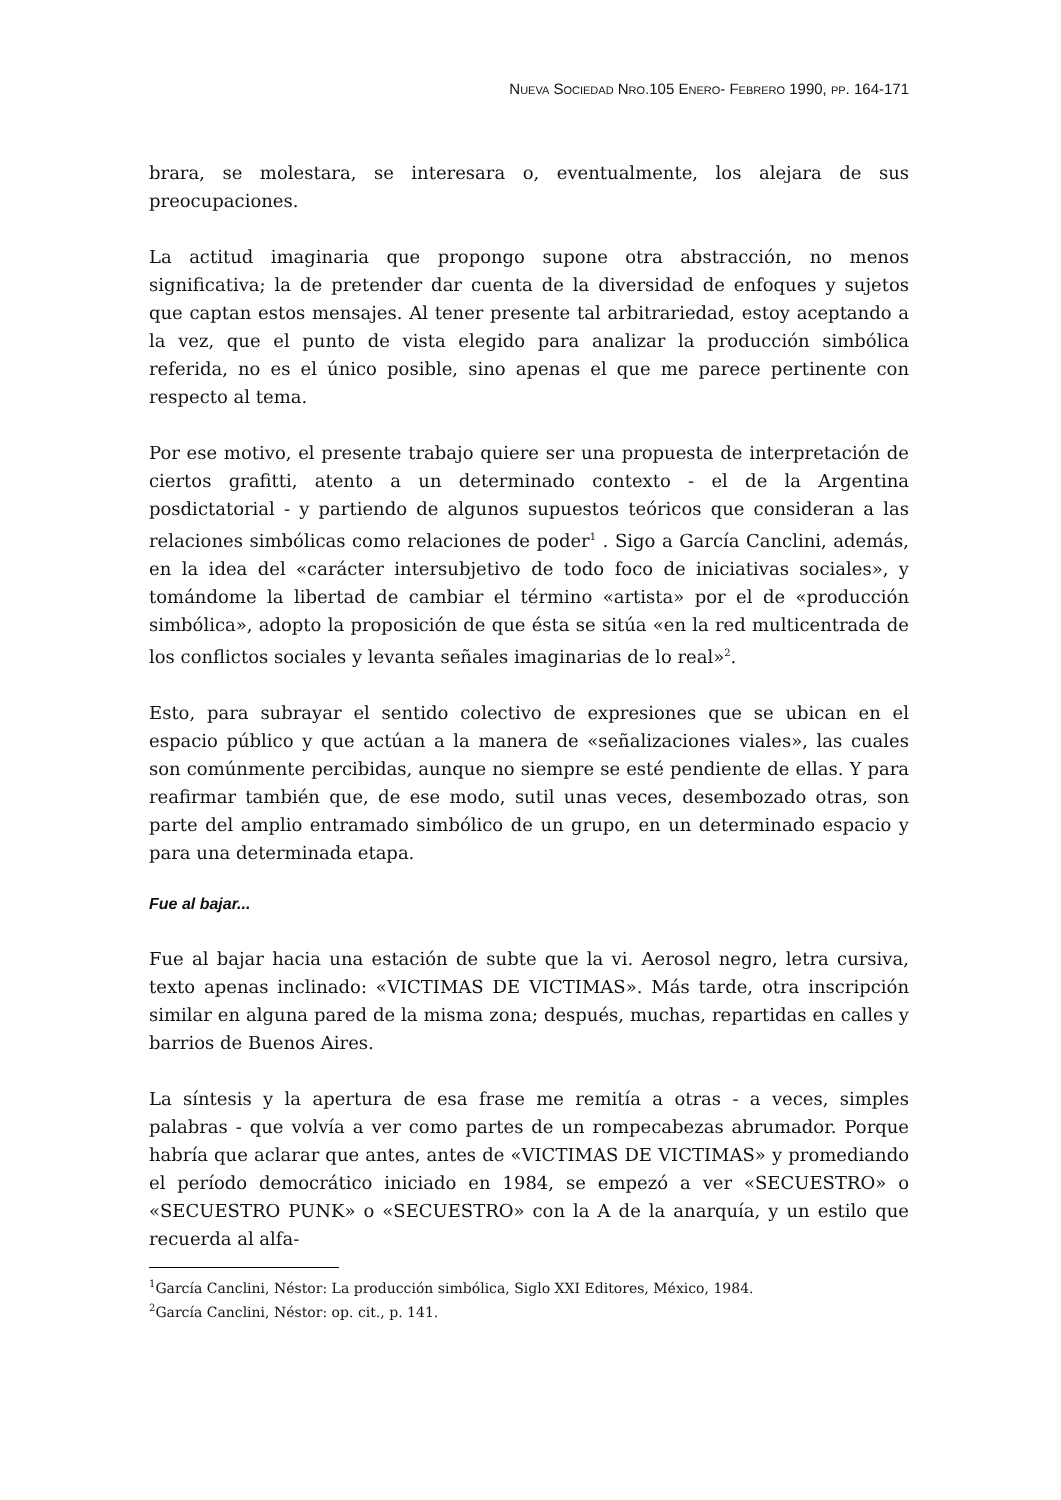NUEVA SOCIEDAD NRO.105 ENERO- FEBRERO 1990, PP. 164-171
brara, se molestara, se interesara o, eventualmente, los alejara de sus preocupaciones.
La actitud imaginaria que propongo supone otra abstracción, no menos significativa; la de pretender dar cuenta de la diversidad de enfoques y sujetos que captan estos mensajes. Al tener presente tal arbitrariedad, estoy aceptando a la vez, que el punto de vista elegido para analizar la producción simbólica referida, no es el único posible, sino apenas el que me parece pertinente con respecto al tema.
Por ese motivo, el presente trabajo quiere ser una propuesta de interpretación de ciertos grafitti, atento a un determinado contexto - el de la Argentina posdictatorial - y partiendo de algunos supuestos teóricos que consideran a las relaciones simbólicas como relaciones de poder<sup>1</sup> . Sigo a García Canclini, además, en la idea del «carácter intersubjetivo de todo foco de iniciativas sociales», y tomándome la libertad de cambiar el término «artista» por el de «producción simbólica», adopto la proposición de que ésta se sitúa «en la red multicentrada de los conflictos sociales y levanta señales imaginarias de lo real»<sup>2</sup>.
Esto, para subrayar el sentido colectivo de expresiones que se ubican en el espacio público y que actúan a la manera de «señalizaciones viales», las cuales son comúnmente percibidas, aunque no siempre se esté pendiente de ellas. Y para reafirmar también que, de ese modo, sutil unas veces, desembozado otras, son parte del amplio entramado simbólico de un grupo, en un determinado espacio y para una determinada etapa.
Fue al bajar...
Fue al bajar hacia una estación de subte que la vi. Aerosol negro, letra cursiva, texto apenas inclinado: «VICTIMAS DE VICTIMAS». Más tarde, otra inscripción similar en alguna pared de la misma zona; después, muchas, repartidas en calles y barrios de Buenos Aires.
La síntesis y la apertura de esa frase me remitía a otras - a veces, simples palabras - que volvía a ver como partes de un rompecabezas abrumador. Porque habría que aclarar que antes, antes de «VICTIMAS DE VICTIMAS» y promediando el período democrático iniciado en 1984, se empezó a ver «SECUESTRO» o «SECUESTRO PUNK» o «SECUESTRO» con la A de la anarquía, y un estilo que recuerda al alfa-
<sup>1</sup> García Canclini, Néstor: La producción simbólica, Siglo XXI Editores, México, 1984.
<sup>2</sup> García Canclini, Néstor: op. cit., p. 141.